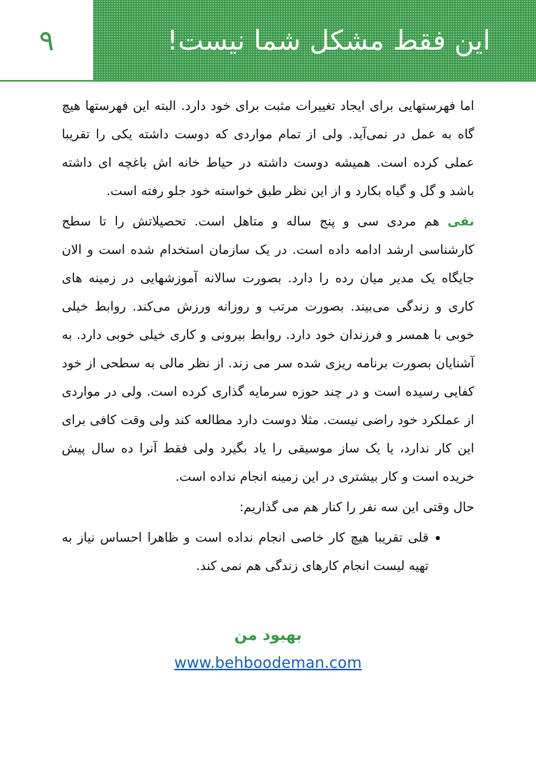این فقط مشکل شما نیست! ۹
اما فهرستهایی برای ایجاد تغییرات مثبت برای خود دارد. البته این فهرستها هیچ گاه به عمل در نمی‌آید. ولی از تمام مواردی که دوست داشته یکی را تقریبا عملی کرده است. همیشه دوست داشته در حیاط خانه اش باغچه ای داشته باشد و گل و گیاه بکارد و از این نظر طبق خواسته خود جلو رفته است.
نقی هم مردی سی و پنج ساله و متاهل است. تحصیلاتش را تا سطح کارشناسی ارشد ادامه داده است. در یک سازمان استخدام شده است و الان جایگاه یک مدیر میان رده را دارد. بصورت سالانه آموزشهایی در زمینه های کاری و زندگی می‌بیند. بصورت مرتب و روزانه ورزش می‌کند. روابط خیلی خوبی با همسر و فرزندان خود دارد. روابط بیرونی و کاری خیلی خوبی دارد. به آشنایان بصورت برنامه ریزی شده سر می زند. از نظر مالی به سطحی از خود کفایی رسیده است و در چند حوزه سرمایه گذاری کرده است. ولی در مواردی از عملکرد خود راضی نیست. مثلا دوست دارد مطالعه کند ولی وقت کافی برای این کار ندارد، یا یک ساز موسیقی را یاد بگیرد ولی فقط آنرا ده سال پیش خریده است و کار بیشتری در این زمینه انجام نداده است.
حال وقتی این سه نفر را کنار هم می گذاریم:
قلی تقریبا هیچ کار خاصی انجام نداده است و ظاهرا احساس نیاز به تهیه لیست انجام کارهای زندگی هم نمی کند.
بهبود من
www.behboodeman.com